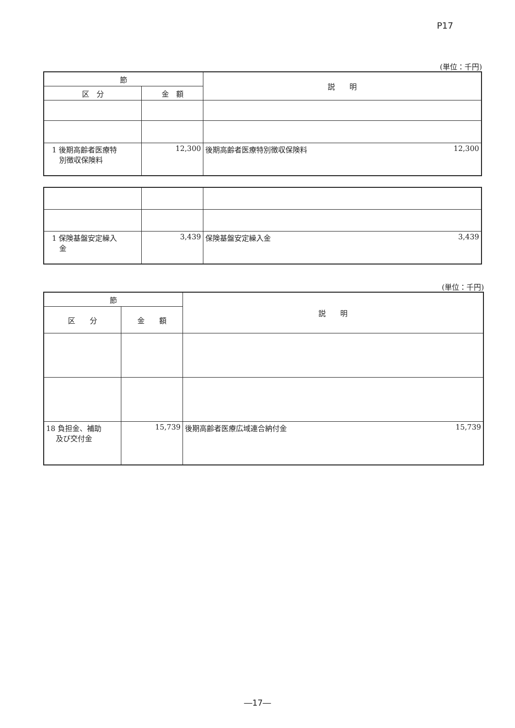P17
(単位：千円)
| 節 | | 説 明 |
| --- | --- | --- |
| 区 分 | 金 額 | |
| 1 後期高齢者医療特 別徴収保険料 | 12,300 | 12,300 後期高齢者医療特別徴収保険料 |
| 1 保険基盤安定繰入 金 | 3,439 | 3,439 保険基盤安定繰入金 |
(単位：千円)
| 節 | | 説 明 |
| --- | --- | --- |
| 区 分 | 金 額 | |
| 18 負担金、補助 及び交付金 | 15,739 | 15,739 後期高齢者医療広域連合納付金 |
―17―